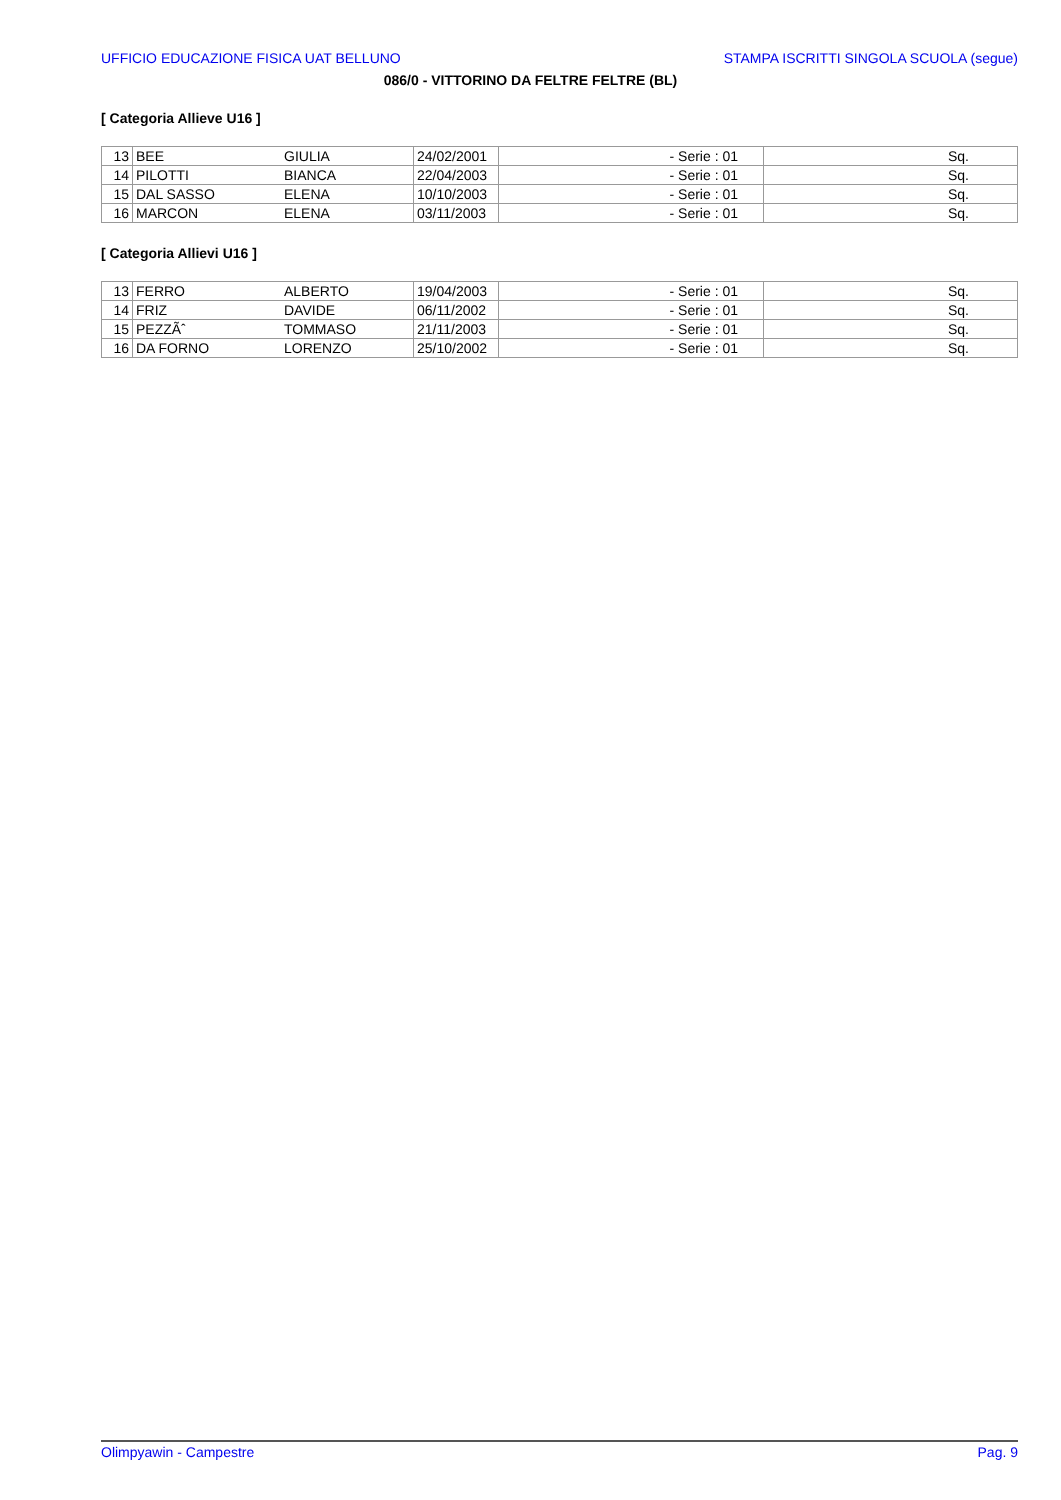UFFICIO EDUCAZIONE FISICA UAT BELLUNO STAMPA ISCRITTI SINGOLA SCUOLA (segue)
086/0 - VITTORINO DA FELTRE FELTRE (BL)
[ Categoria Allieve U16 ]
| 13 | BEE | GIULIA | 24/02/2001 | - Serie : 01 | Sq. |
| 14 | PILOTTI | BIANCA | 22/04/2003 | - Serie : 01 | Sq. |
| 15 | DAL SASSO | ELENA | 10/10/2003 | - Serie : 01 | Sq. |
| 16 | MARCON | ELENA | 03/11/2003 | - Serie : 01 | Sq. |
[ Categoria Allievi U16 ]
| 13 | FERRO | ALBERTO | 19/04/2003 | - Serie : 01 | Sq. |
| 14 | FRIZ | DAVIDE | 06/11/2002 | - Serie : 01 | Sq. |
| 15 | PEZZÃˆ | TOMMASO | 21/11/2003 | - Serie : 01 | Sq. |
| 16 | DA FORNO | LORENZO | 25/10/2002 | - Serie : 01 | Sq. |
Olimpyawin - Campestre Pag. 9